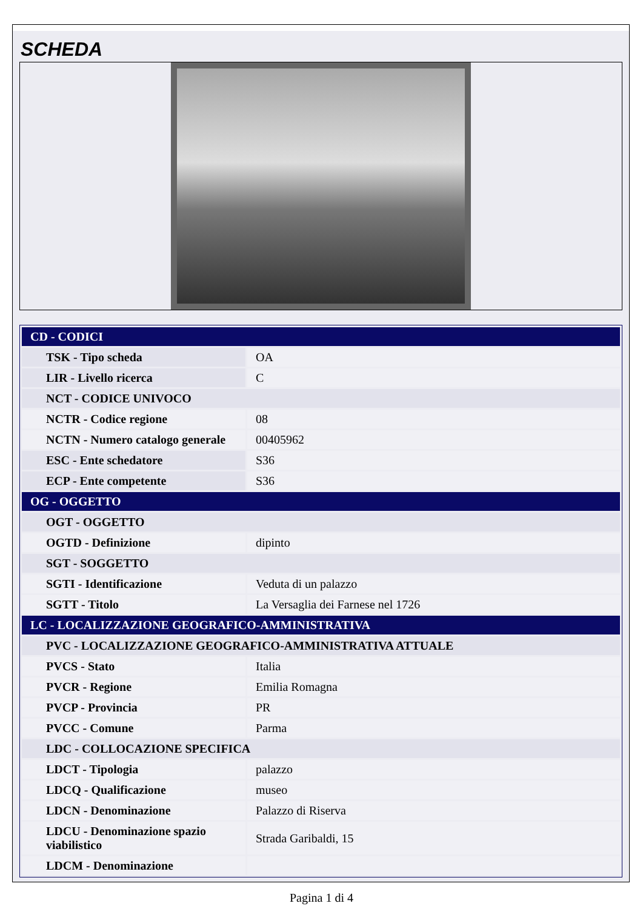SCHEDA
| CD - CODICI | |
| TSK - Tipo scheda | OA |
| LIR - Livello ricerca | C |
| NCT - CODICE UNIVOCO | |
| NCTR - Codice regione | 08 |
| NCTN - Numero catalogo generale | 00405962 |
| ESC - Ente schedatore | S36 |
| ECP - Ente competente | S36 |
| OG - OGGETTO | |
| OGT - OGGETTO | |
| OGTD - Definizione | dipinto |
| SGT - SOGGETTO | |
| SGTI - Identificazione | Veduta di un palazzo |
| SGTT - Titolo | La Versaglia dei Farnese nel 1726 |
| LC - LOCALIZZAZIONE GEOGRAFICO-AMMINISTRATIVA | |
| PVC - LOCALIZZAZIONE GEOGRAFICO-AMMINISTRATIVA ATTUALE | |
| PVCS - Stato | Italia |
| PVCR - Regione | Emilia Romagna |
| PVCP - Provincia | PR |
| PVCC - Comune | Parma |
| LDC - COLLOCAZIONE SPECIFICA | |
| LDCT - Tipologia | palazzo |
| LDCQ - Qualificazione | museo |
| LDCN - Denominazione | Palazzo di Riserva |
| LDCU - Denominazione spazio viabilistico | Strada Garibaldi, 15 |
| LDCM - Denominazione | |
Pagina 1 di 4